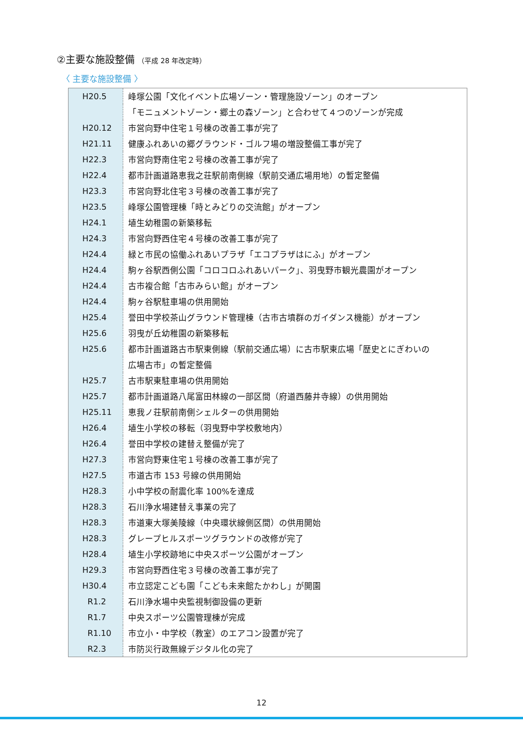②主要な施設整備 （平成 28 年改定時）
〈 主要な施設整備 〉
| H20.5 | 峰塚公園「文化イベント広場ゾーン・管理施設ゾーン」のオープン |
| | 「モニュメントゾーン・郷土の森ゾーン」と合わせて４つのゾーンが完成 |
| H20.12 | 市営向野中住宅１号棟の改善工事が完了 |
| H21.11 | 健康ふれあいの郷グラウンド・ゴルフ場の増設整備工事が完了 |
| H22.3 | 市営向野南住宅２号棟の改善工事が完了 |
| H22.4 | 都市計画道路恵我之荘駅前南側線（駅前交通広場用地）の暫定整備 |
| H23.3 | 市営向野北住宅３号棟の改善工事が完了 |
| H23.5 | 峰塚公園管理棟「時とみどりの交流館」がオープン |
| H24.1 | 埴生幼稚園の新築移転 |
| H24.3 | 市営向野西住宅４号棟の改善工事が完了 |
| H24.4 | 緑と市民の協働ふれあいプラザ「エコプラザはにふ」がオープン |
| H24.4 | 駒ヶ谷駅西側公園「コロコロふれあいパーク」、羽曳野市観光農園がオープン |
| H24.4 | 古市複合館「古市みらい館」がオープン |
| H24.4 | 駒ヶ谷駅駐車場の供用開始 |
| H25.4 | 誉田中学校茶山グラウンド管理棟（古市古墳群のガイダンス機能）がオープン |
| H25.6 | 羽曳が丘幼稚園の新築移転 |
| H25.6 | 都市計画道路古市駅東側線（駅前交通広場）に古市駅東広場「歴史とにぎわいの |
| | 広場古市」の暫定整備 |
| H25.7 | 古市駅東駐車場の供用開始 |
| H25.7 | 都市計画道路八尾富田林線の一部区間（府道西藤井寺線）の供用開始 |
| H25.11 | 恵我ノ荘駅前南側シェルターの供用開始 |
| H26.4 | 埴生小学校の移転（羽曳野中学校敷地内） |
| H26.4 | 誉田中学校の建替え整備が完了 |
| H27.3 | 市営向野東住宅１号棟の改善工事が完了 |
| H27.5 | 市道古市 153 号線の供用開始 |
| H28.3 | 小中学校の耐震化率 100%を達成 |
| H28.3 | 石川浄水場建替え事業の完了 |
| H28.3 | 市道東大塚美陵線（中央環状線側区間）の供用開始 |
| H28.3 | グレープヒルスポーツグラウンドの改修が完了 |
| H28.4 | 埴生小学校跡地に中央スポーツ公園がオープン |
| H29.3 | 市営向野西住宅３号棟の改善工事が完了 |
| H30.4 | 市立認定こども園「こども未来館たかわし」が開園 |
| R1.2 | 石川浄水場中央監視制御設備の更新 |
| R1.7 | 中央スポーツ公園管理棟が完成 |
| R1.10 | 市立小・中学校（教室）のエアコン設置が完了 |
| R2.3 | 市防災行政無線デジタル化の完了 |
12